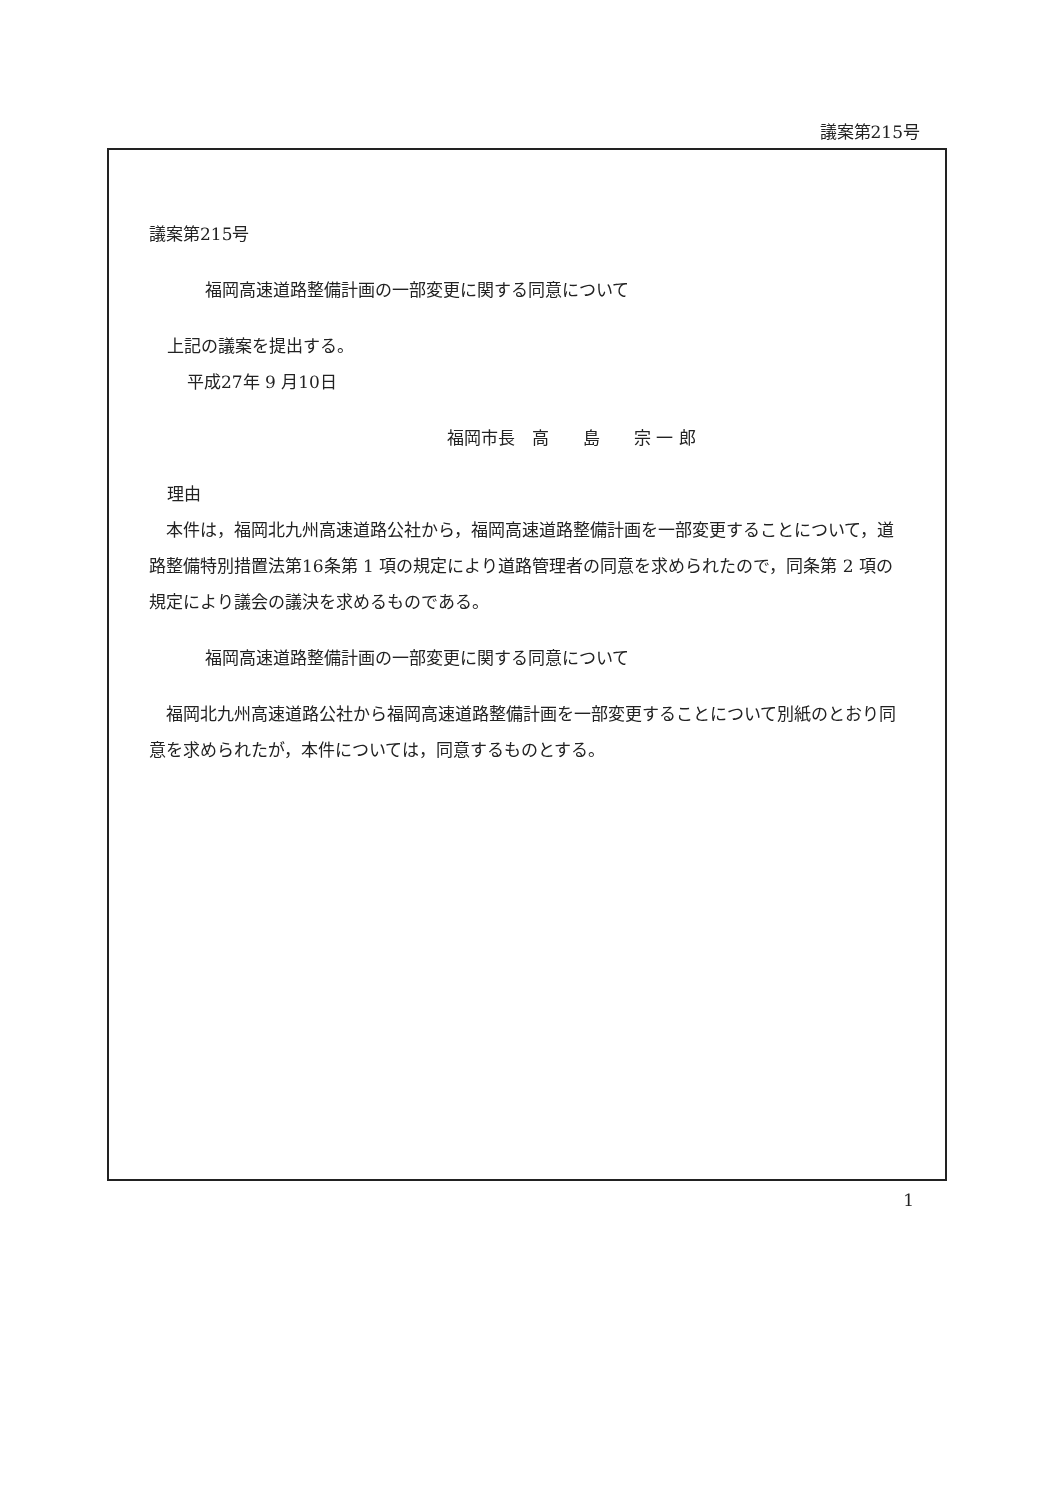議案第215号
議案第215号
福岡高速道路整備計画の一部変更に関する同意について
上記の議案を提出する。
平成27年 9 月10日
福岡市長　高　　島　　宗 一 郎
理由
　本件は，福岡北九州高速道路公社から，福岡高速道路整備計画を一部変更することについて，道路整備特別措置法第16条第 1 項の規定により道路管理者の同意を求められたので，同条第 2 項の規定により議会の議決を求めるものである。
福岡高速道路整備計画の一部変更に関する同意について
　福岡北九州高速道路公社から福岡高速道路整備計画を一部変更することについて別紙のとおり同意を求められたが，本件については，同意するものとする。
1